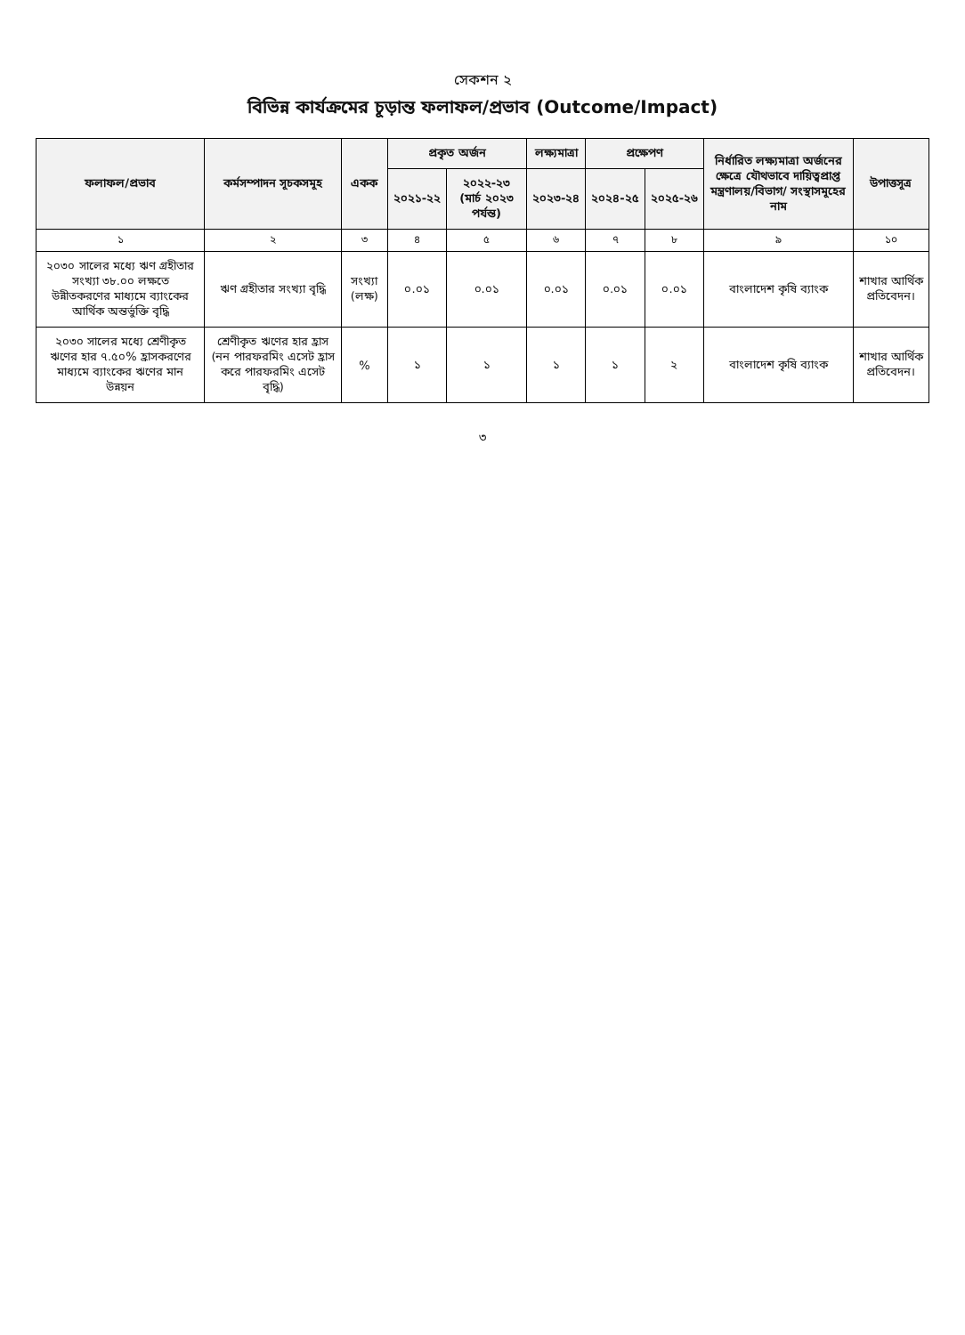সেকশন ২
বিভিন্ন কার্যক্রমের চূড়ান্ত ফলাফল/প্রভাব (Outcome/Impact)
| ফলাফল/প্রভাব | কর্মসম্পাদন সূচকসমূহ | একক | প্রকৃত অর্জন | | লক্ষ্যমাত্রা | প্রক্ষেপণ | | নির্ধারিত লক্ষ্যমাত্রা অর্জনের ক্ষেত্রে যৌথভাবে দায়িত্বপ্রাপ্ত মন্ত্রণালয়/বিভাগ/ সংস্থাসমূহের নাম | উপাত্তসূত্র |
| --- | --- | --- | --- | --- | --- | --- | --- | --- | --- |
| | | | ২০২১-২২ | ২০২২-২৩ (মার্চ ২০২৩ পর্যন্ত) | ২০২৩-২৪ | ২০২৪-২৫ | ২০২৫-২৬ | | |
| ১ | ২ | ৩ | ৪ | ৫ | ৬ | ৭ | ৮ | ৯ | ১০ |
| ২০৩০ সালের মধ্যে ঋণ গ্রহীতার সংখ্যা ৩৮.০০ লক্ষতে উন্নীতকরণের মাধ্যমে ব্যাংকের আর্থিক অন্তর্ভুক্তি বৃদ্ধি | ঋণ গ্রহীতার সংখ্যা বৃদ্ধি | সংখ্যা (লক্ষ) | ০.০১ | ০.০১ | ০.০১ | ০.০১ | ০.০১ | বাংলাদেশ কৃষি ব্যাংক | শাখার আর্থিক প্রতিবেদন। |
| ২০৩০ সালের মধ্যে শ্রেণীকৃত ঋণের হার ৭.৫০% হ্রাসকরণের মাধ্যমে ব্যাংকের ঋণের মান উন্নয়ন | শ্রেণীকৃত ঋণের হার হ্রাস (নন পারফরমিং এসেট হ্রাস করে পারফরমিং এসেট বৃদ্ধি) | % | ১ | ১ | ১ | ১ | ২ | বাংলাদেশ কৃষি ব্যাংক | শাখার আর্থিক প্রতিবেদন। |
৩